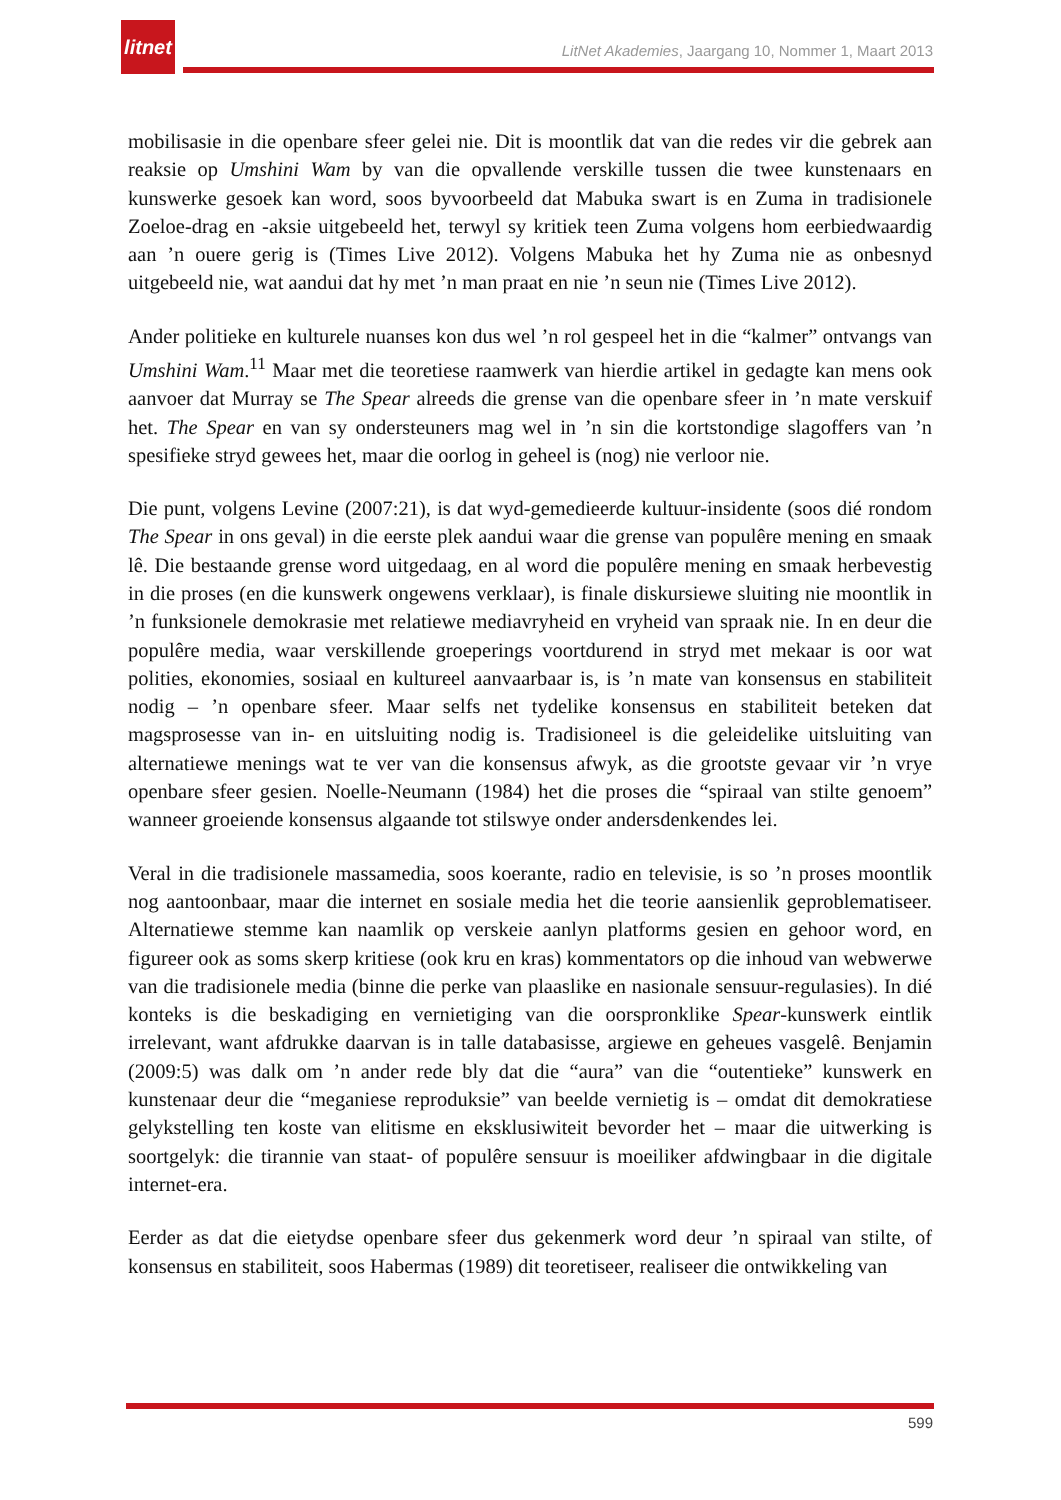litnet
LitNet Akademies, Jaargang 10, Nommer 1, Maart 2013
mobilisasie in die openbare sfeer gelei nie. Dit is moontlik dat van die redes vir die gebrek aan reaksie op Umshini Wam by van die opvallende verskille tussen die twee kunstenaars en kunswerke gesoek kan word, soos byvoorbeeld dat Mabuka swart is en Zuma in tradisionele Zoeloe-drag en -aksie uitgebeeld het, terwyl sy kritiek teen Zuma volgens hom eerbiedwaardig aan ’n ouere gerig is (Times Live 2012). Volgens Mabuka het hy Zuma nie as onbesnyd uitgebeeld nie, wat aandui dat hy met ’n man praat en nie ’n seun nie (Times Live 2012).
Ander politieke en kulturele nuanses kon dus wel ’n rol gespeel het in die “kalmer” ontvangs van Umshini Wam.<sup>11</sup> Maar met die teoretiese raamwerk van hierdie artikel in gedagte kan mens ook aanvoer dat Murray se The Spear alreeds die grense van die openbare sfeer in ’n mate verskuif het. The Spear en van sy ondersteuners mag wel in ’n sin die kortstondige slagoffers van ’n spesifieke stryd gewees het, maar die oorlog in geheel is (nog) nie verloor nie.
Die punt, volgens Levine (2007:21), is dat wyd-gemedieerde kultuur-insidente (soos dié rondom The Spear in ons geval) in die eerste plek aandui waar die grense van populêre mening en smaak lê. Die bestaande grense word uitgedaag, en al word die populêre mening en smaak herbevestig in die proses (en die kunswerk ongewens verklaar), is finale diskursiewe sluiting nie moontlik in ’n funksionele demokrasie met relatiewe mediavryheid en vryheid van spraak nie. In en deur die populêre media, waar verskillende groeperings voortdurend in stryd met mekaar is oor wat polities, ekonomies, sosiaal en kultureel aanvaarbaar is, is ’n mate van konsensus en stabiliteit nodig – ’n openbare sfeer. Maar selfs net tydelike konsensus en stabiliteit beteken dat magsprosesse van in- en uitsluiting nodig is. Tradisioneel is die geleidelike uitsluiting van alternatiewe menings wat te ver van die konsensus afwyk, as die grootste gevaar vir ’n vrye openbare sfeer gesien. Noelle-Neumann (1984) het die proses die “spiraal van stilte genoem” wanneer groeiende konsensus algaande tot stilswye onder andersdenkendes lei.
Veral in die tradisionele massamedia, soos koerante, radio en televisie, is so ’n proses moontlik nog aantoonbaar, maar die internet en sosiale media het die teorie aansienlik geproblematiseer. Alternatiewe stemme kan naamlik op verskeie aanlyn platforms gesien en gehoor word, en figureer ook as soms skerp kritiese (ook kru en kras) kommentators op die inhoud van webwerwe van die tradisionele media (binne die perke van plaaslike en nasionale sensuur-regulasies). In dié konteks is die beskadiging en vernietiging van die oorspronklike Spear-kunswerk eintlik irrelevant, want afdrukke daarvan is in talle databasisse, argiewe en geheues vasgelê. Benjamin (2009:5) was dalk om ’n ander rede bly dat die “aura” van die “outentieke” kunswerk en kunstenaar deur die “meganiese reproduksie” van beelde vernietig is – omdat dit demokratiese gelykstelling ten koste van elitisme en eksklusiwiteit bevorder het – maar die uitwerking is soortgelyk: die tirannie van staat- of populêre sensuur is moeiliker afdwingbaar in die digitale internet-era.
Eerder as dat die eietydse openbare sfeer dus gekenmerk word deur ’n spiraal van stilte, of konsensus en stabiliteit, soos Habermas (1989) dit teoretiseer, realiseer die ontwikkeling van
599